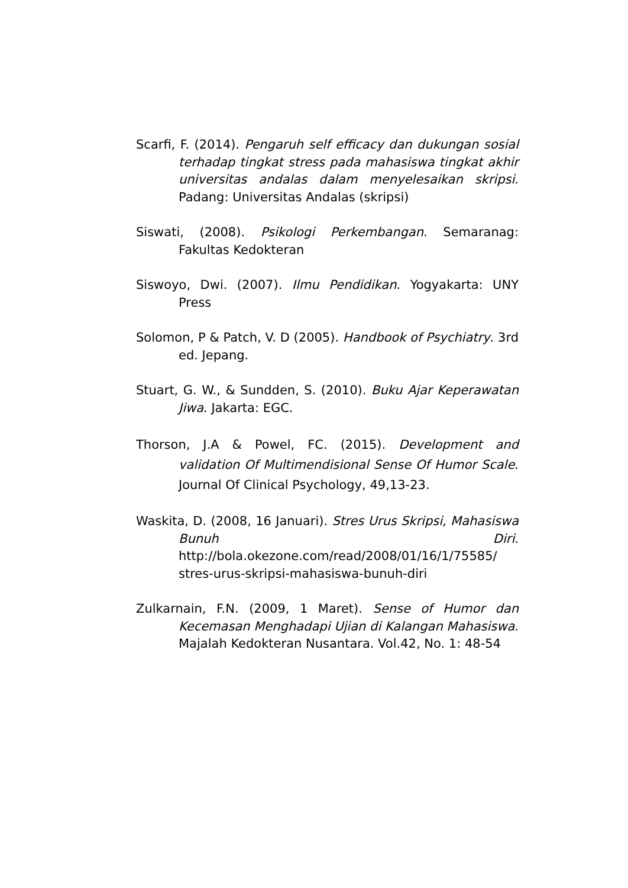Scarfi, F. (2014). Pengaruh self efficacy dan dukungan sosial terhadap tingkat stress pada mahasiswa tingkat akhir universitas andalas dalam menyelesaikan skripsi. Padang: Universitas Andalas (skripsi)
Siswati, (2008). Psikologi Perkembangan. Semaranag: Fakultas Kedokteran
Siswoyo, Dwi. (2007). Ilmu Pendidikan. Yogyakarta: UNY Press
Solomon, P & Patch, V. D (2005). Handbook of Psychiatry. 3rd ed. Jepang.
Stuart, G. W., & Sundden, S. (2010). Buku Ajar Keperawatan Jiwa. Jakarta: EGC.
Thorson, J.A & Powel, FC. (2015). Development and validation Of Multimendisional Sense Of Humor Scale. Journal Of Clinical Psychology, 49,13-23.
Waskita, D. (2008, 16 Januari). Stres Urus Skripsi, Mahasiswa Bunuh Diri. http://bola.okezone.com/read/2008/01/16/1/75585/ stres-urus-skripsi-mahasiswa-bunuh-diri
Zulkarnain, F.N. (2009, 1 Maret). Sense of Humor dan Kecemasan Menghadapi Ujian di Kalangan Mahasiswa. Majalah Kedokteran Nusantara. Vol.42, No. 1: 48-54